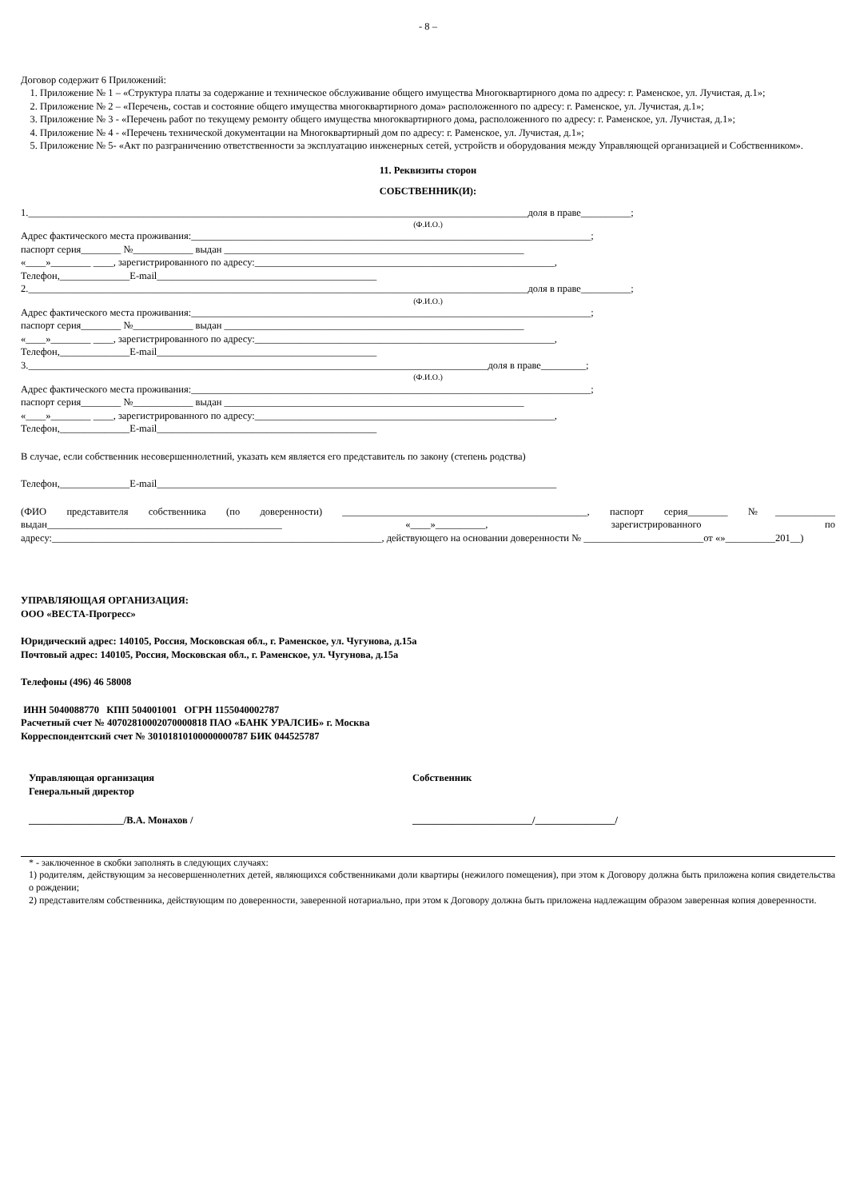- 8 –
Договор содержит 6 Приложений:
1. Приложение № 1 – «Структура платы за содержание и техническое обслуживание общего имущества Многоквартирного дома по адресу: г. Раменское, ул. Лучистая, д.1»;
2. Приложение № 2 – «Перечень, состав и состояние общего имущества многоквартирного дома» расположенного по адресу: г. Раменское, ул. Лучистая, д.1»;
3. Приложение № 3 - «Перечень работ по текущему ремонту общего имущества многоквартирного дома, расположенного по адресу: г. Раменское, ул. Лучистая, д.1»;
4. Приложение № 4 - «Перечень технической документации на Многоквартирный дом по адресу: г. Раменское, ул. Лучистая, д.1»;
5. Приложение № 5- «Акт по разграничению ответственности за эксплуатацию инженерных сетей, устройств и оборудования между Управляющей организацией и Собственником».
11. Реквизиты сторон
СОБСТВЕННИК(И):
1.____________________________________________________________________________________________________доля в праве__________;
(Ф.И.О.)
Адрес фактического места проживания:________________________________________________________________________________;
паспорт серия________ №____________ выдан ____________________________________________________________
«____»________ ____, зарегистрированного по адресу:____________________________________________________________,
Телефон,______________E-mail____________________________________________
2.____________________________________________________________________________________________________доля в праве__________;
(Ф.И.О.)
Адрес фактического места проживания:________________________________________________________________________________;
паспорт серия________ №____________ выдан ____________________________________________________________
«____»________ ____, зарегистрированного по адресу:____________________________________________________________,
Телефон,______________E-mail____________________________________________
3.____________________________________________________________________________________________доля в праве_________;
(Ф.И.О.)
Адрес фактического места проживания:________________________________________________________________________________;
паспорт серия________ №____________ выдан ____________________________________________________________
«____»________ ____, зарегистрированного по адресу:____________________________________________________________,
Телефон,______________E-mail____________________________________________
В случае, если собственник несовершеннолетний, указать кем является его представитель по закону (степень родства)
Телефон,______________E-mail________________________________________________________________________________
(ФИО представителя собственника (по доверенности) _________________________________________________, паспорт серия________ №____________ выдан_______________________________________________ «____»__________, зарегистрированного по адресу:__________________________________________________________________, действующего на основании доверенности № ________________________от «»__________201__)
УПРАВЛЯЮЩАЯ ОРГАНИЗАЦИЯ:
ООО «ВЕСТА-Прогресс»
Юридический адрес: 140105, Россия, Московская обл., г. Раменское, ул. Чугунова, д.15а
Почтовый адрес: 140105, Россия, Московская обл., г. Раменское, ул. Чугунова, д.15а
Телефоны (496) 46 58008
ИНН 5040088770 КПП 504001001 ОГРН 1155040002787
Расчетный счет № 40702810002070000818 ПАО «БАНК УРАЛСИБ» г. Москва
Корреспондентский счет № 30101810100000000787 БИК 044525787
Управляющая организация
Генеральный директор
Собственник
___________________/В.А. Монахов / ________________________/________________/
* - заключенное в скобки заполнять в следующих случаях:
1) родителям, действующим за несовершеннолетних детей, являющихся собственниками доли квартиры (нежилого помещения), при этом к Договору должна быть приложена копия свидетельства о рождении;
2) представителям собственника, действующим по доверенности, заверенной нотариально, при этом к Договору должна быть приложена надлежащим образом заверенная копия доверенности.